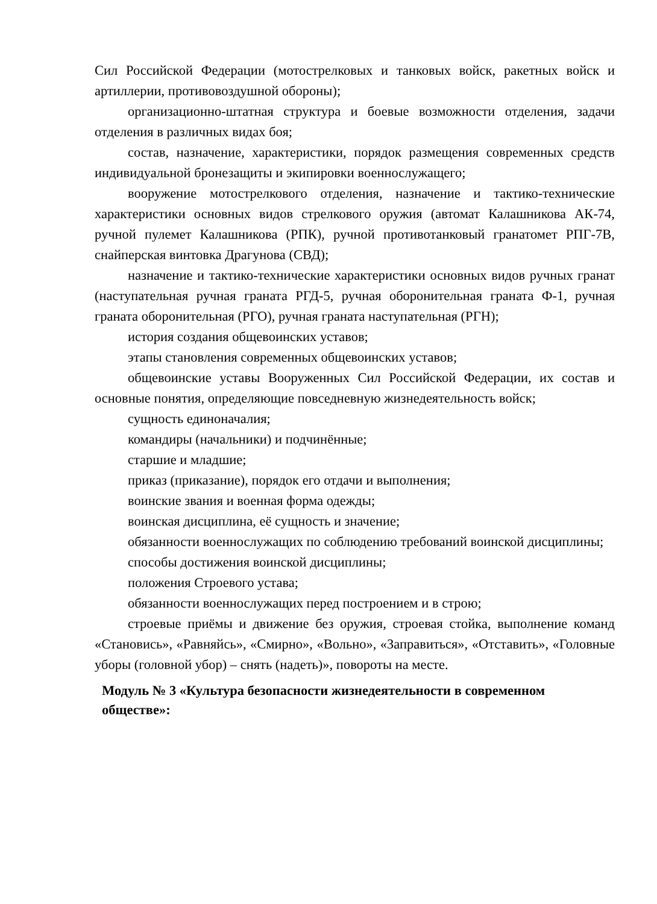Сил Российской Федерации (мотострелковых и танковых войск, ракетных войск и артиллерии, противовоздушной обороны);
организационно-штатная структура и боевые возможности отделения, задачи отделения в различных видах боя;
состав, назначение, характеристики, порядок размещения современных средств индивидуальной бронезащиты и экипировки военнослужащего;
вооружение мотострелкового отделения, назначение и тактико-технические характеристики основных видов стрелкового оружия (автомат Калашникова АК-74, ручной пулемет Калашникова (РПК), ручной противотанковый гранатомет РПГ-7В, снайперская винтовка Драгунова (СВД);
назначение и тактико-технические характеристики основных видов ручных гранат (наступательная ручная граната РГД-5, ручная оборонительная граната Ф-1, ручная граната оборонительная (РГО), ручная граната наступательная (РГН);
история создания общевоинских уставов;
этапы становления современных общевоинских уставов;
общевоинские уставы Вооруженных Сил Российской Федерации, их состав и основные понятия, определяющие повседневную жизнедеятельность войск;
сущность единоначалия;
командиры (начальники) и подчинённые;
старшие и младшие;
приказ (приказание), порядок его отдачи и выполнения;
воинские звания и военная форма одежды;
воинская дисциплина, её сущность и значение;
обязанности военнослужащих по соблюдению требований воинской дисциплины;
способы достижения воинской дисциплины;
положения Строевого устава;
обязанности военнослужащих перед построением и в строю;
строевые приёмы и движение без оружия, строевая стойка, выполнение команд «Становись», «Равняйсь», «Смирно», «Вольно», «Заправиться», «Отставить», «Головные уборы (головной убор) – снять (надеть)», повороты на месте.
Модуль № 3 «Культура безопасности жизнедеятельности в современном обществе»: